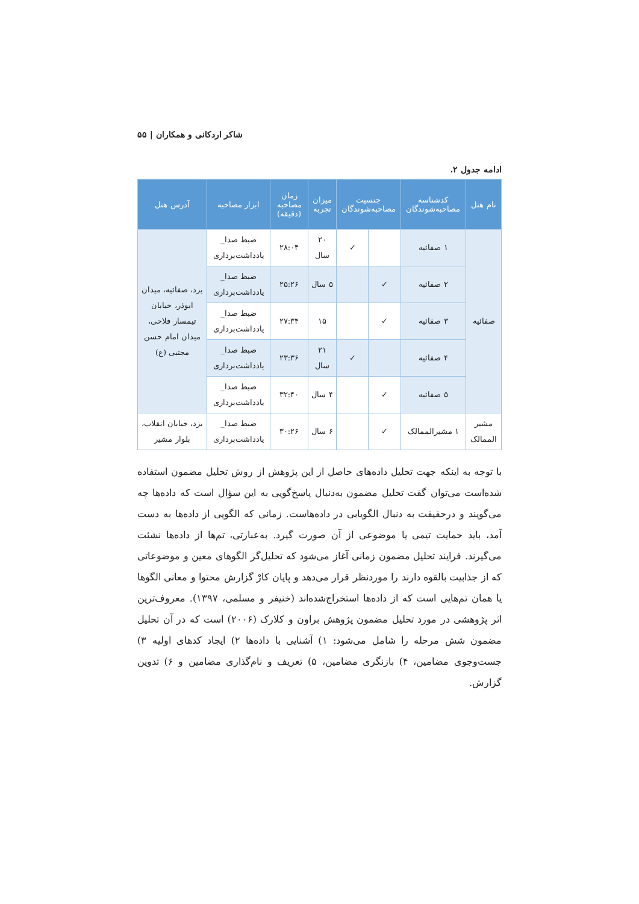شاکر اردکانی و همکاران | ۵۵
ادامه جدول ۲.
| نام هتل | کدشناسه مصاحبه‌شوندگان | جنسیت مصاحبه‌شوندگان | | میزان تجربه | زمان مصاحبه (دقیقه) | ابزار مصاحبه | آدرس هتل |
| --- | --- | --- | --- | --- | --- | --- | --- |
| صفائیه | ۱ صفائیه | | ✓ | ۲۰ سال | ۲۸:۰۴ | ضبط صدا_ یادداشت‌برداری | یزد، صفائیه، میدان ابوذر، خیابان تیمسار فلاحی، میدان امام حسن مجتبی (ع) |
| | ۲ صفائیه | ✓ | | ۵ سال | ۲۵:۲۶ | ضبط صدا_ یادداشت‌برداری | |
| | ۳ صفائیه | ✓ | | ۱۵ | ۲۷:۳۴ | ضبط صدا_ یادداشت‌برداری | |
| | ۴ صفائیه | | ✓ | ۲۱ سال | ۲۳:۳۶ | ضبط صدا_ یادداشت‌برداری | |
| | ۵ صفائیه | ✓ | | ۴ سال | ۳۲:۴۰ | ضبط صدا_ یادداشت‌برداری | |
| مشیر الممالک | ۱ مشیرالممالک | ✓ | | ۶ سال | ۳۰:۲۶ | ضبط صدا_ یادداشت‌برداری | یزد، خیابان انقلاب، بلوار مشیر |
با توجه به اینکه جهت تحلیل داده‌های حاصل از این پژوهش از روش تحلیل مضمون استفاده شده‌است می‌توان گفت تحلیل مضمون به‌دنبال پاسخ‌گویی به این سؤال است که داده‌ها چه می‌گویند و درحقیقت به دنبال الگویابی در داده‌هاست. زمانی که الگویی از داده‌ها به دست آمد، باید حمایت تیمی یا موضوعی از آن صورت گیرد. به‌عبارتی، تم‌ها از داده‌ها نشئت می‌گیرند. فرایند تحلیل مضمون زمانی آغاز می‌شود که تحلیل‌گر الگوهای معین و موضوعاتی که از جذابیت بالقوه دارند را موردنظر قرار می‌دهد و پایان کارْ گزارش محتوا و معانی الگوها یا همان تم‌هایی است که از داده‌ها استخراج‌شده‌اند (خنیفر و مسلمی، ۱۳۹۷). معروف‌ترین اثر پژوهشی در مورد تحلیل مضمون پژوهش براون و کلارک (۲۰۰۶) است که در آن تحلیل مضمون شش مرحله را شامل می‌شود: ۱) آشنایی با داده‌ها ۲) ایجاد کدهای اولیه ۳) جست‌وجوی مضامین، ۴) بازنگری مضامین، ۵) تعریف و نام‌گذاری مضامین و ۶) تدوین گزارش.